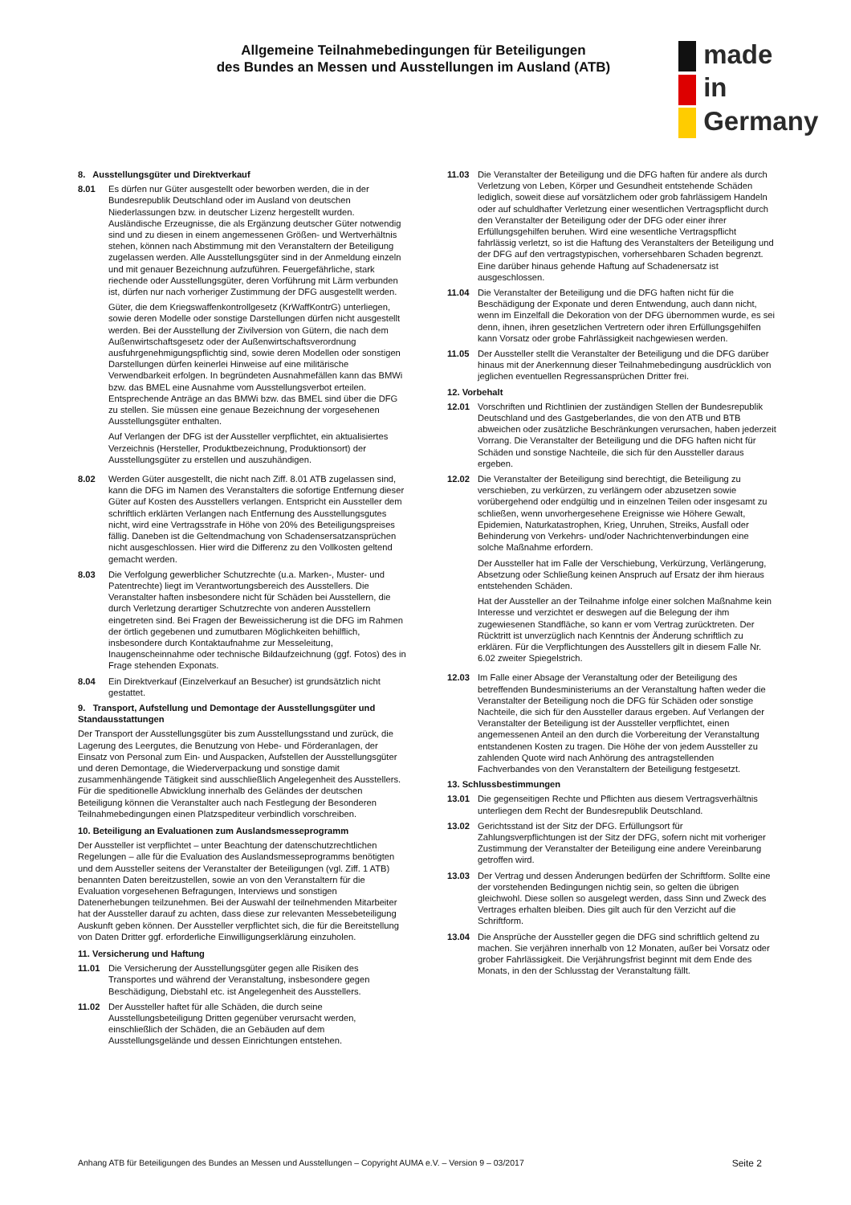Allgemeine Teilnahmebedingungen für Beteiligungen
des Bundes an Messen und Ausstellungen im Ausland (ATB)
made
in
Germany
8. Ausstellungsgüter und Direktverkauf
8.01 Es dürfen nur Güter ausgestellt oder beworben werden, die in der Bundesrepublik Deutschland oder im Ausland von deutschen Niederlassungen bzw. in deutscher Lizenz hergestellt wurden. Ausländische Erzeugnisse, die als Ergänzung deutscher Güter notwendig sind und zu diesen in einem angemessenen Größen- und Wertverhältnis stehen, können nach Abstimmung mit den Veranstaltern der Beteiligung zugelassen werden. Alle Ausstellungsgüter sind in der Anmeldung einzeln und mit genauer Bezeichnung aufzuführen. Feuergefährliche, stark riechende oder Ausstellungsgüter, deren Vorführung mit Lärm verbunden ist, dürfen nur nach vorheriger Zustimmung der DFG ausgestellt werden.
Güter, die dem Kriegswaffenkontrollgesetz (KrWaffKontrG) unterliegen, sowie deren Modelle oder sonstige Darstellungen dürfen nicht ausgestellt werden. Bei der Ausstellung der Zivilversion von Gütern, die nach dem Außenwirtschaftsgesetz oder der Außenwirtschaftsverordnung ausfuhrgenehmigungspflichtig sind, sowie deren Modellen oder sonstigen Darstellungen dürfen keinerlei Hinweise auf eine militärische Verwendbarkeit erfolgen. In begründeten Ausnahmefällen kann das BMWi bzw. das BMEL eine Ausnahme vom Ausstellungsverbot erteilen. Entsprechende Anträge an das BMWi bzw. das BMEL sind über die DFG zu stellen. Sie müssen eine genaue Bezeichnung der vorgesehenen Ausstellungsgüter enthalten.
Auf Verlangen der DFG ist der Aussteller verpflichtet, ein aktualisiertes Verzeichnis (Hersteller, Produktbezeichnung, Produktionsort) der Ausstellungsgüter zu erstellen und auszuhändigen.
8.02 Werden Güter ausgestellt, die nicht nach Ziff. 8.01 ATB zugelassen sind, kann die DFG im Namen des Veranstalters die sofortige Entfernung dieser Güter auf Kosten des Ausstellers verlangen. Entspricht ein Aussteller dem schriftlich erklärten Verlangen nach Entfernung des Ausstellungsgutes nicht, wird eine Vertragsstrafe in Höhe von 20% des Beteiligungspreises fällig. Daneben ist die Geltendmachung von Schadensersatzansprüchen nicht ausgeschlossen. Hier wird die Differenz zu den Vollkosten geltend gemacht werden.
8.03 Die Verfolgung gewerblicher Schutzrechte (u.a. Marken-, Muster- und Patentrechte) liegt im Verantwortungsbereich des Ausstellers. Die Veranstalter haften insbesondere nicht für Schäden bei Ausstellern, die durch Verletzung derartiger Schutzrechte von anderen Ausstellern eingetreten sind. Bei Fragen der Beweissicherung ist die DFG im Rahmen der örtlich gegebenen und zumutbaren Möglichkeiten behilflich, insbesondere durch Kontaktaufnahme zur Messeleitung, Inaugenscheinnahme oder technische Bildaufzeichnung (ggf. Fotos) des in Frage stehenden Exponats.
8.04 Ein Direktverkauf (Einzelverkauf an Besucher) ist grundsätzlich nicht gestattet.
9. Transport, Aufstellung und Demontage der Ausstellungsgüter und Standausstattungen
Der Transport der Ausstellungsgüter bis zum Ausstellungsstand und zurück, die Lagerung des Leergutes, die Benutzung von Hebe- und Förderanlagen, der Einsatz von Personal zum Ein- und Auspacken, Aufstellen der Ausstellungsgüter und deren Demontage, die Wiederverpackung und sonstige damit zusammenhängende Tätigkeit sind ausschließlich Angelegenheit des Ausstellers. Für die speditionelle Abwicklung innerhalb des Geländes der deutschen Beteiligung können die Veranstalter auch nach Festlegung der Besonderen Teilnahmebedingungen einen Platzspediteur verbindlich vorschreiben.
10. Beteiligung an Evaluationen zum Auslandsmesseprogramm
Der Aussteller ist verpflichtet – unter Beachtung der datenschutzrechtlichen Regelungen – alle für die Evaluation des Auslandsmesseprogramms benötigten und dem Aussteller seitens der Veranstalter der Beteiligungen (vgl. Ziff. 1 ATB) benannten Daten bereitzustellen, sowie an von den Veranstaltern für die Evaluation vorgesehenen Befragungen, Interviews und sonstigen Datenerhebungen teilzunehmen. Bei der Auswahl der teilnehmenden Mitarbeiter hat der Aussteller darauf zu achten, dass diese zur relevanten Messebeteiligung Auskunft geben können. Der Aussteller verpflichtet sich, die für die Bereitstellung von Daten Dritter ggf. erforderliche Einwilligungserklärung einzuholen.
11. Versicherung und Haftung
11.01 Die Versicherung der Ausstellungsgüter gegen alle Risiken des Transportes und während der Veranstaltung, insbesondere gegen Beschädigung, Diebstahl etc. ist Angelegenheit des Ausstellers.
11.02 Der Aussteller haftet für alle Schäden, die durch seine Ausstellungsbeteiligung Dritten gegenüber verursacht werden, einschließlich der Schäden, die an Gebäuden auf dem Ausstellungsgelände und dessen Einrichtungen entstehen.
11.03 Die Veranstalter der Beteiligung und die DFG haften für andere als durch Verletzung von Leben, Körper und Gesundheit entstehende Schäden lediglich, soweit diese auf vorsätzlichem oder grob fahrlässigem Handeln oder auf schuldhafter Verletzung einer wesentlichen Vertragspflicht durch den Veranstalter der Beteiligung oder der DFG oder einer ihrer Erfüllungsgehilfen beruhen. Wird eine wesentliche Vertragspflicht fahrlässig verletzt, so ist die Haftung des Veranstalters der Beteiligung und der DFG auf den vertragstypischen, vorhersehbaren Schaden begrenzt. Eine darüber hinaus gehende Haftung auf Schadenersatz ist ausgeschlossen.
11.04 Die Veranstalter der Beteiligung und die DFG haften nicht für die Beschädigung der Exponate und deren Entwendung, auch dann nicht, wenn im Einzelfall die Dekoration von der DFG übernommen wurde, es sei denn, ihnen, ihren gesetzlichen Vertretern oder ihren Erfüllungsgehilfen kann Vorsatz oder grobe Fahrlässigkeit nachgewiesen werden.
11.05 Der Aussteller stellt die Veranstalter der Beteiligung und die DFG darüber hinaus mit der Anerkennung dieser Teilnahmebedingung ausdrücklich von jeglichen eventuellen Regressansprüchen Dritter frei.
12. Vorbehalt
12.01 Vorschriften und Richtlinien der zuständigen Stellen der Bundesrepublik Deutschland und des Gastgeberlandes, die von den ATB und BTB abweichen oder zusätzliche Beschränkungen verursachen, haben jederzeit Vorrang. Die Veranstalter der Beteiligung und die DFG haften nicht für Schäden und sonstige Nachteile, die sich für den Aussteller daraus ergeben.
12.02 Die Veranstalter der Beteiligung sind berechtigt, die Beteiligung zu verschieben, zu verkürzen, zu verlängern oder abzusetzen sowie vorübergehend oder endgültig und in einzelnen Teilen oder insgesamt zu schließen, wenn unvorhergesehene Ereignisse wie Höhere Gewalt, Epidemien, Naturkatastrophen, Krieg, Unruhen, Streiks, Ausfall oder Behinderung von Verkehrs- und/oder Nachrichtenverbindungen eine solche Maßnahme erfordern.
Der Aussteller hat im Falle der Verschiebung, Verkürzung, Verlängerung, Absetzung oder Schließung keinen Anspruch auf Ersatz der ihm hieraus entstehenden Schäden.
Hat der Aussteller an der Teilnahme infolge einer solchen Maßnahme kein Interesse und verzichtet er deswegen auf die Belegung der ihm zugewiesenen Standfläche, so kann er vom Vertrag zurücktreten. Der Rücktritt ist unverzüglich nach Kenntnis der Änderung schriftlich zu erklären. Für die Verpflichtungen des Ausstellers gilt in diesem Falle Nr. 6.02 zweiter Spiegelstrich.
12.03 Im Falle einer Absage der Veranstaltung oder der Beteiligung des betreffenden Bundesministeriums an der Veranstaltung haften weder die Veranstalter der Beteiligung noch die DFG für Schäden oder sonstige Nachteile, die sich für den Aussteller daraus ergeben. Auf Verlangen der Veranstalter der Beteiligung ist der Aussteller verpflichtet, einen angemessenen Anteil an den durch die Vorbereitung der Veranstaltung entstandenen Kosten zu tragen. Die Höhe der von jedem Aussteller zu zahlenden Quote wird nach Anhörung des antragstellenden Fachverbandes von den Veranstaltern der Beteiligung festgesetzt.
13. Schlussbestimmungen
13.01 Die gegenseitigen Rechte und Pflichten aus diesem Vertragsverhältnis unterliegen dem Recht der Bundesrepublik Deutschland.
13.02 Gerichtsstand ist der Sitz der DFG. Erfüllungsort für Zahlungsverpflichtungen ist der Sitz der DFG, sofern nicht mit vorheriger Zustimmung der Veranstalter der Beteiligung eine andere Vereinbarung getroffen wird.
13.03 Der Vertrag und dessen Änderungen bedürfen der Schriftform. Sollte eine der vorstehenden Bedingungen nichtig sein, so gelten die übrigen gleichwohl. Diese sollen so ausgelegt werden, dass Sinn und Zweck des Vertrages erhalten bleiben. Dies gilt auch für den Verzicht auf die Schriftform.
13.04 Die Ansprüche der Aussteller gegen die DFG sind schriftlich geltend zu machen. Sie verjähren innerhalb von 12 Monaten, außer bei Vorsatz oder grober Fahrlässigkeit. Die Verjährungsfrist beginnt mit dem Ende des Monats, in den der Schlusstag der Veranstaltung fällt.
Anhang ATB für Beteiligungen des Bundes an Messen und Ausstellungen – Copyright AUMA e.V. – Version 9 – 03/2017 Seite 2